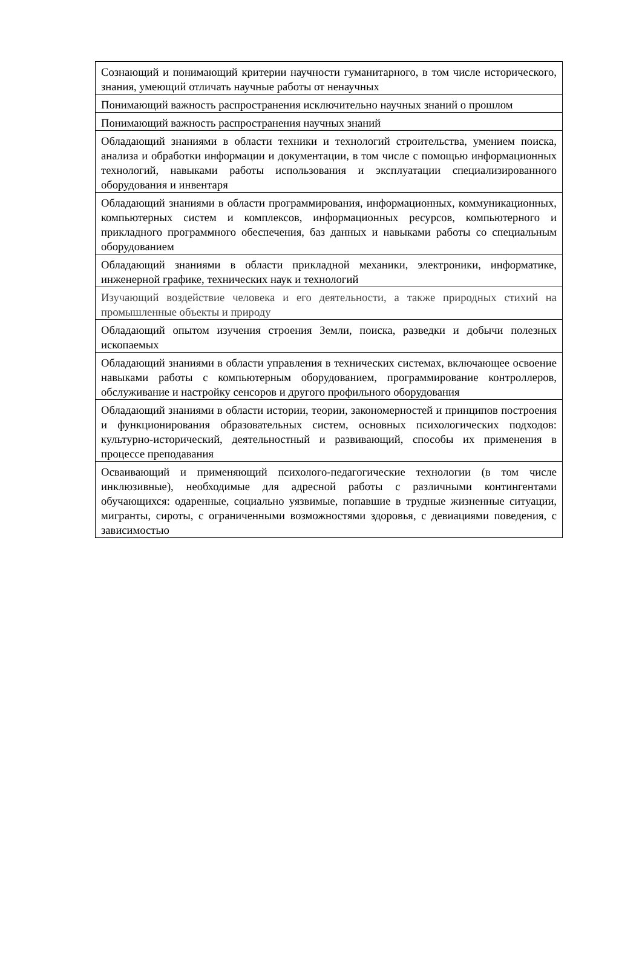| Сознающий и понимающий критерии научности гуманитарного, в том числе исторического, знания, умеющий отличать научные работы от ненаучных |
| Понимающий важность распространения исключительно научных знаний о прошлом |
| Понимающий важность распространения научных знаний |
| Обладающий знаниями в области техники и технологий строительства, умением поиска, анализа и обработки информации и документации, в том числе с помощью информационных технологий, навыками работы использования и эксплуатации специализированного оборудования и инвентаря |
| Обладающий знаниями в области программирования, информационных, коммуникационных, компьютерных систем и комплексов, информационных ресурсов, компьютерного и прикладного программного обеспечения, баз данных и навыками работы со специальным оборудованием |
| Обладающий знаниями в области прикладной механики, электроники, информатике, инженерной графике, технических наук и технологий |
| Изучающий воздействие человека и его деятельности, а также природных стихий на промышленные объекты и природу |
| Обладающий опытом изучения строения Земли, поиска, разведки и добычи полезных ископаемых |
| Обладающий знаниями в области управления в технических системах, включающее освоение навыками работы с компьютерным оборудованием, программирование контроллеров, обслуживание и настройку сенсоров и другого профильного оборудования |
| Обладающий знаниями в области истории, теории, закономерностей и принципов построения и функционирования образовательных систем, основных психологических подходов: культурно-исторический, деятельностный и развивающий, способы их применения в процессе преподавания |
| Осваивающий и применяющий психолого-педагогические технологии (в том числе инклюзивные), необходимые для адресной работы с различными контингентами обучающихся: одаренные, социально уязвимые, попавшие в трудные жизненные ситуации, мигранты, сироты, с ограниченными возможностями здоровья, с девиациями поведения, с зависимостью |